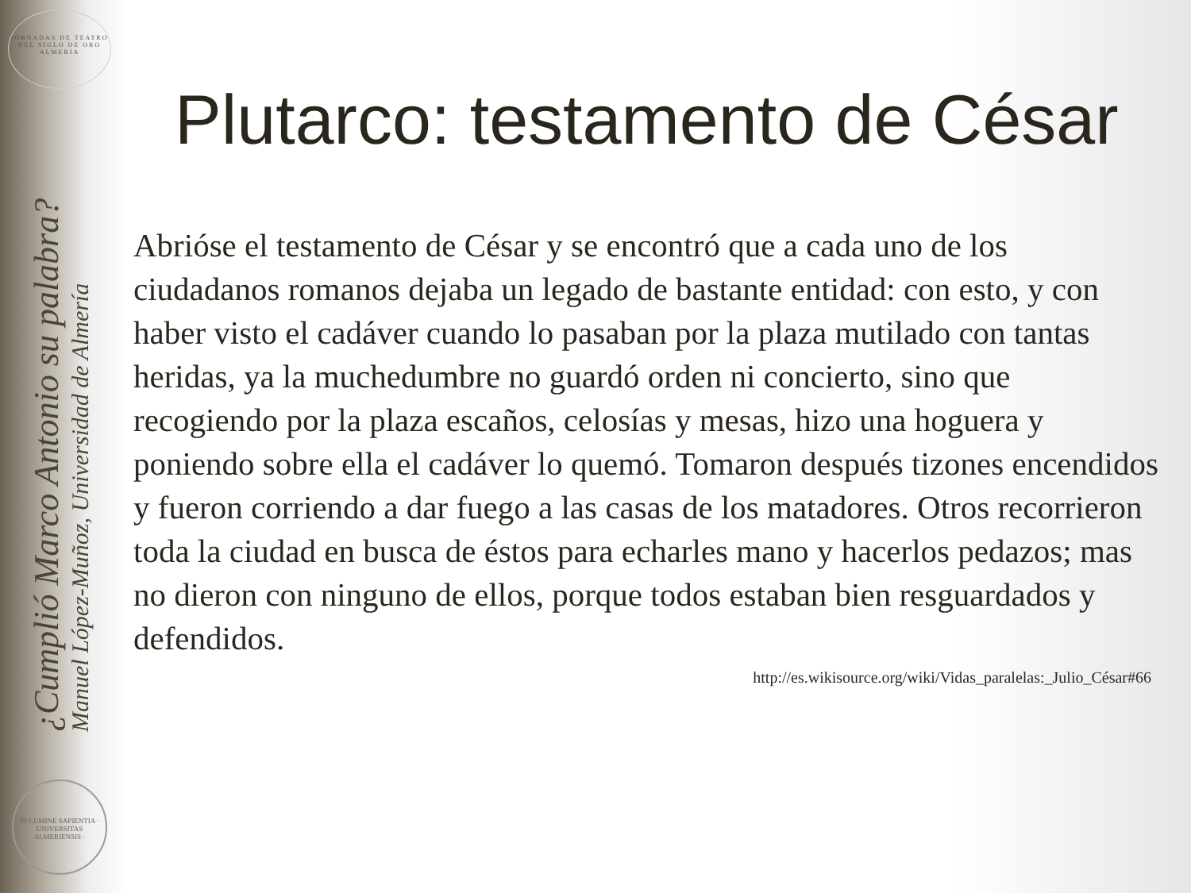JORNADAS DE TEATRO DEL SIGLO DE ORO ALMERÍA
¿Cumplió Marco Antonio su palabra?
Manuel López-Muñoz, Universidad de Almería
IN LUMINE SAPIENTIA · UNIVERSITAS ALMERIENSIS ·
Plutarco: testamento de César
Abrióse el testamento de César y se encontró que a cada uno de los ciudadanos romanos dejaba un legado de bastante entidad: con esto, y con haber visto el cadáver cuando lo pasaban por la plaza mutilado con tantas heridas, ya la muchedumbre no guardó orden ni concierto, sino que recogiendo por la plaza escaños, celosías y mesas, hizo una hoguera y poniendo sobre ella el cadáver lo quemó. Tomaron después tizones encendidos y fueron corriendo a dar fuego a las casas de los matadores. Otros recorrieron toda la ciudad en busca de éstos para echarles mano y hacerlos pedazos; mas no dieron con ninguno de ellos, porque todos estaban bien resguardados y defendidos.
http://es.wikisource.org/wiki/Vidas_paralelas:_Julio_César#66